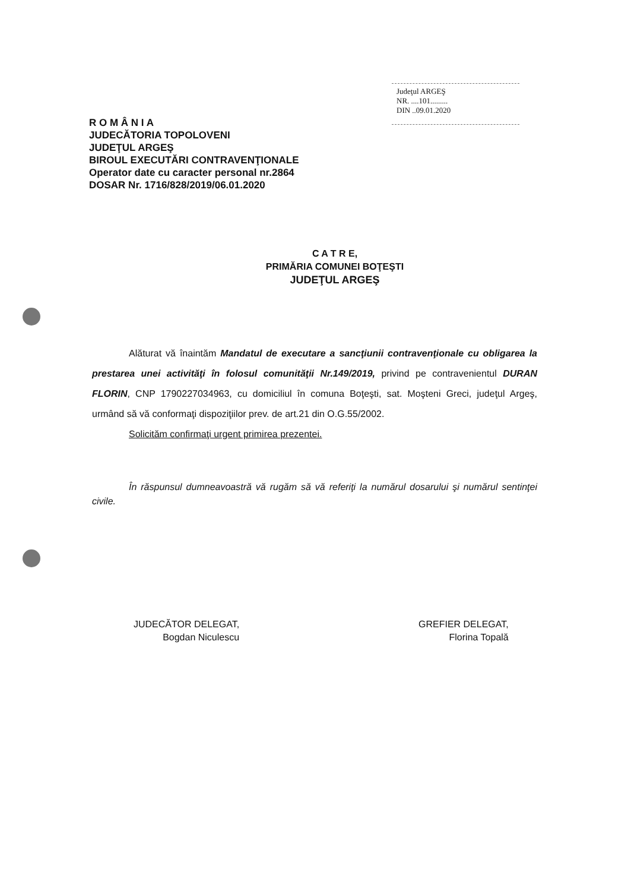Judeţul ARGEŞ
NR. ....101.........
DIN ..09.01.2020
R O M Â N I A
JUDECĂTORIA TOPOLOVENI
JUDEŢUL ARGEŞ
BIROUL EXECUTĂRI CONTRAVENŢIONALE
Operator date cu caracter personal nr.2864
DOSAR Nr. 1716/828/2019/06.01.2020
C A T R E,
PRIMĂRIA COMUNEI BOŢEŞTI
JUDEŢUL ARGEŞ
Alăturat vă înaintăm Mandatul de executare a sancţiunii contravenţionale cu obligarea la prestarea unei activităţi în folosul comunităţii Nr.149/2019, privind pe contravenientul DURAN FLORIN, CNP 1790227034963, cu domiciliul în comuna Boţeşti, sat. Moşteni Greci, judeţul Argeş, urmând să vă conformaţi dispoziţiilor prev. de art.21 din O.G.55/2002.
Solicităm confirmaţi urgent primirea prezentei.
În răspunsul dumneavoastră vă rugăm să vă referiţi la numărul dosarului şi numărul sentinţei civile.
JUDECĂTOR DELEGAT,
Bogdan Niculescu
GREFIER DELEGAT,
Florina Topală